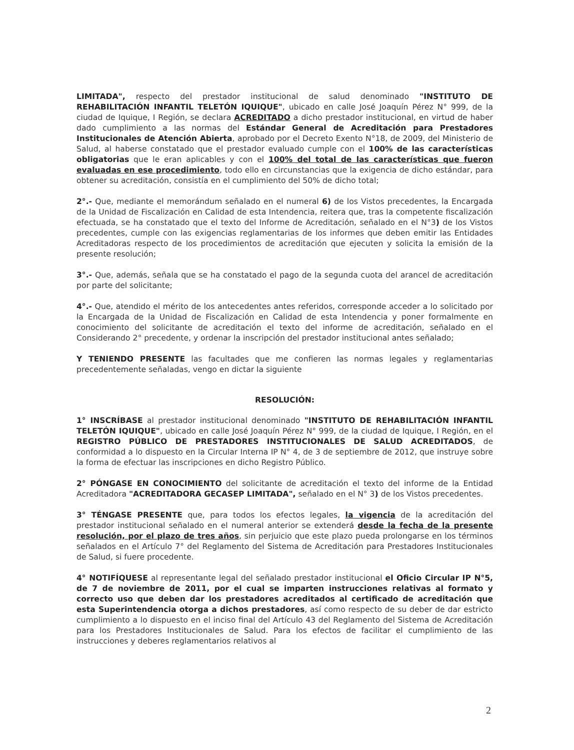LIMITADA", respecto del prestador institucional de salud denominado "INSTITUTO DE REHABILITACIÓN INFANTIL TELETÓN IQUIQUE", ubicado en calle José Joaquín Pérez N° 999, de la ciudad de Iquique, I Región, se declara ACREDITADO a dicho prestador institucional, en virtud de haber dado cumplimiento a las normas del Estándar General de Acreditación para Prestadores Institucionales de Atención Abierta, aprobado por el Decreto Exento N°18, de 2009, del Ministerio de Salud, al haberse constatado que el prestador evaluado cumple con el 100% de las características obligatorias que le eran aplicables y con el 100% del total de las características que fueron evaluadas en ese procedimiento, todo ello en circunstancias que la exigencia de dicho estándar, para obtener su acreditación, consistía en el cumplimiento del 50% de dicho total;
2°.- Que, mediante el memorándum señalado en el numeral 6) de los Vistos precedentes, la Encargada de la Unidad de Fiscalización en Calidad de esta Intendencia, reitera que, tras la competente fiscalización efectuada, se ha constatado que el texto del Informe de Acreditación, señalado en el N°3) de los Vistos precedentes, cumple con las exigencias reglamentarias de los informes que deben emitir las Entidades Acreditadoras respecto de los procedimientos de acreditación que ejecuten y solicita la emisión de la presente resolución;
3°.- Que, además, señala que se ha constatado el pago de la segunda cuota del arancel de acreditación por parte del solicitante;
4°.- Que, atendido el mérito de los antecedentes antes referidos, corresponde acceder a lo solicitado por la Encargada de la Unidad de Fiscalización en Calidad de esta Intendencia y poner formalmente en conocimiento del solicitante de acreditación el texto del informe de acreditación, señalado en el Considerando 2° precedente, y ordenar la inscripción del prestador institucional antes señalado;
Y TENIENDO PRESENTE las facultades que me confieren las normas legales y reglamentarias precedentemente señaladas, vengo en dictar la siguiente
RESOLUCIÓN:
1° INSCRÍBASE al prestador institucional denominado "INSTITUTO DE REHABILITACIÓN INFANTIL TELETÓN IQUIQUE", ubicado en calle José Joaquín Pérez N° 999, de la ciudad de Iquique, I Región, en el REGISTRO PÚBLICO DE PRESTADORES INSTITUCIONALES DE SALUD ACREDITADOS, de conformidad a lo dispuesto en la Circular Interna IP N° 4, de 3 de septiembre de 2012, que instruye sobre la forma de efectuar las inscripciones en dicho Registro Público.
2° PÓNGASE EN CONOCIMIENTO del solicitante de acreditación el texto del informe de la Entidad Acreditadora "ACREDITADORA GECASEP LIMITADA", señalado en el N° 3) de los Vistos precedentes.
3° TÉNGASE PRESENTE que, para todos los efectos legales, la vigencia de la acreditación del prestador institucional señalado en el numeral anterior se extenderá desde la fecha de la presente resolución, por el plazo de tres años, sin perjuicio que este plazo pueda prolongarse en los términos señalados en el Artículo 7° del Reglamento del Sistema de Acreditación para Prestadores Institucionales de Salud, si fuere procedente.
4° NOTIFÍQUESE al representante legal del señalado prestador institucional el Oficio Circular IP N°5, de 7 de noviembre de 2011, por el cual se imparten instrucciones relativas al formato y correcto uso que deben dar los prestadores acreditados al certificado de acreditación que esta Superintendencia otorga a dichos prestadores, así como respecto de su deber de dar estricto cumplimiento a lo dispuesto en el inciso final del Artículo 43 del Reglamento del Sistema de Acreditación para los Prestadores Institucionales de Salud. Para los efectos de facilitar el cumplimiento de las instrucciones y deberes reglamentarios relativos al
2